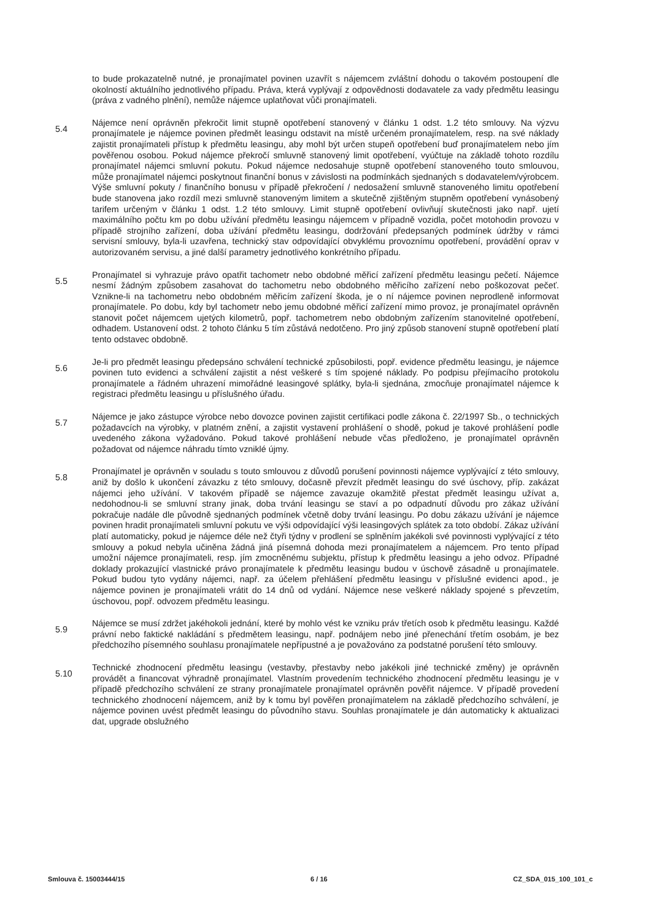to bude prokazatelně nutné, je pronajímatel povinen uzavřít s nájemcem zvláštní dohodu o takovém postoupení dle okolností aktuálního jednotlivého případu. Práva, která vyplývají z odpovědnosti dodavatele za vady předmětu leasingu (práva z vadného plnění), nemůže nájemce uplatňovat vůči pronajímateli.
5.4
Nájemce není oprávněn překročit limit stupně opotřebení stanovený v článku 1 odst. 1.2 této smlouvy. Na výzvu pronajímatele je nájemce povinen předmět leasingu odstavit na místě určeném pronajímatelem, resp. na své náklady zajistit pronajímateli přístup k předmětu leasingu, aby mohl být určen stupeň opotřebení buď pronajímatelem nebo jím pověřenou osobou. Pokud nájemce překročí smluvně stanovený limit opotřebení, vyúčtuje na základě tohoto rozdílu pronajímatel nájemci smluvní pokutu. Pokud nájemce nedosahuje stupně opotřebení stanoveného touto smlouvou, může pronajímatel nájemci poskytnout finanční bonus v závislosti na podmínkách sjednaných s dodavatelem/výrobcem. Výše smluvní pokuty / finančního bonusu v případě překročení / nedosažení smluvně stanoveného limitu opotřebení bude stanovena jako rozdíl mezi smluvně stanoveným limitem a skutečně zjištěným stupněm opotřebení vynásobený tarifem určeným v článku 1 odst. 1.2 této smlouvy. Limit stupně opotřebení ovlivňují skutečnosti jako např. ujetí maximálního počtu km po dobu užívání předmětu leasingu nájemcem v případně vozidla, počet motohodin provozu v případě strojního zařízení, doba užívání předmětu leasingu, dodržování předepsaných podmínek údržby v rámci servisní smlouvy, byla-li uzavřena, technický stav odpovídající obvyklému provoznímu opotřebení, provádění oprav v autorizovaném servisu, a jiné další parametry jednotlivého konkrétního případu.
5.5
Pronajímatel si vyhrazuje právo opatřit tachometr nebo obdobné měřicí zařízení předmětu leasingu pečetí. Nájemce nesmí žádným způsobem zasahovat do tachometru nebo obdobného měřicího zařízení nebo poškozovat pečeť. Vznikne-li na tachometru nebo obdobném měřicím zařízení škoda, je o ní nájemce povinen neprodleně informovat pronajímatele. Po dobu, kdy byl tachometr nebo jemu obdobné měřicí zařízení mimo provoz, je pronajímatel oprávněn stanovit počet nájemcem ujetých kilometrů, popř. tachometrem nebo obdobným zařízením stanovitelné opotřebení, odhadem. Ustanovení odst. 2 tohoto článku 5 tím zůstává nedotčeno. Pro jiný způsob stanovení stupně opotřebení platí tento odstavec obdobně.
5.6
Je-li pro předmět leasingu předepsáno schválení technické způsobilosti, popř. evidence předmětu leasingu, je nájemce povinen tuto evidenci a schválení zajistit a nést veškeré s tím spojené náklady. Po podpisu přejímacího protokolu pronajímatele a řádném uhrazení mimořádné leasingové splátky, byla-li sjednána, zmocňuje pronajímatel nájemce k registraci předmětu leasingu u příslušného úřadu.
5.7
Nájemce je jako zástupce výrobce nebo dovozce povinen zajistit certifikaci podle zákona č. 22/1997 Sb., o technických požadavcích na výrobky, v platném znění, a zajistit vystavení prohlášení o shodě, pokud je takové prohlášení podle uvedeného zákona vyžadováno. Pokud takové prohlášení nebude včas předloženo, je pronajímatel oprávněn požadovat od nájemce náhradu tímto vzniklé újmy.
5.8
Pronajímatel je oprávněn v souladu s touto smlouvou z důvodů porušení povinnosti nájemce vyplývající z této smlouvy, aniž by došlo k ukončení závazku z této smlouvy, dočasně převzít předmět leasingu do své úschovy, příp. zakázat nájemci jeho užívání. V takovém případě se nájemce zavazuje okamžitě přestat předmět leasingu užívat a, nedohodnou-li se smluvní strany jinak, doba trvání leasingu se staví a po odpadnutí důvodu pro zákaz užívání pokračuje nadále dle původně sjednaných podmínek včetně doby trvání leasingu. Po dobu zákazu užívání je nájemce povinen hradit pronajímateli smluvní pokutu ve výši odpovídající výši leasingových splátek za toto období. Zákaz užívání platí automaticky, pokud je nájemce déle než čtyři týdny v prodlení se splněním jakékoli své povinnosti vyplývající z této smlouvy a pokud nebyla učiněna žádná jiná písemná dohoda mezi pronajímatelem a nájemcem. Pro tento případ umožní nájemce pronajímateli, resp. jím zmocněnému subjektu, přístup k předmětu leasingu a jeho odvoz. Případné doklady prokazující vlastnické právo pronajímatele k předmětu leasingu budou v úschově zásadně u pronajímatele. Pokud budou tyto vydány nájemci, např. za účelem přehlášení předmětu leasingu v příslušné evidenci apod., je nájemce povinen je pronajímateli vrátit do 14 dnů od vydání. Nájemce nese veškeré náklady spojené s převzetím, úschovou, popř. odvozem předmětu leasingu.
5.9
Nájemce se musí zdržet jakéhokoli jednání, které by mohlo vést ke vzniku práv třetích osob k předmětu leasingu. Každé právní nebo faktické nakládání s předmětem leasingu, např. podnájem nebo jiné přenechání třetím osobám, je bez předchozího písemného souhlasu pronajímatele nepřípustné a je považováno za podstatné porušení této smlouvy.
5.10
Technické zhodnocení předmětu leasingu (vestavby, přestavby nebo jakékoli jiné technické změny) je oprávněn provádět a financovat výhradně pronajímatel. Vlastním provedením technického zhodnocení předmětu leasingu je v případě předchozího schválení ze strany pronajímatele pronajímatel oprávněn pověřit nájemce. V případě provedení technického zhodnocení nájemcem, aniž by k tomu byl pověřen pronajímatelem na základě předchozího schválení, je nájemce povinen uvést předmět leasingu do původního stavu. Souhlas pronajímatele je dán automaticky k aktualizaci dat, upgrade obslužného
Smlouva č. 15003444/15 6 / 16 CZ_SDA_015_100_101_c